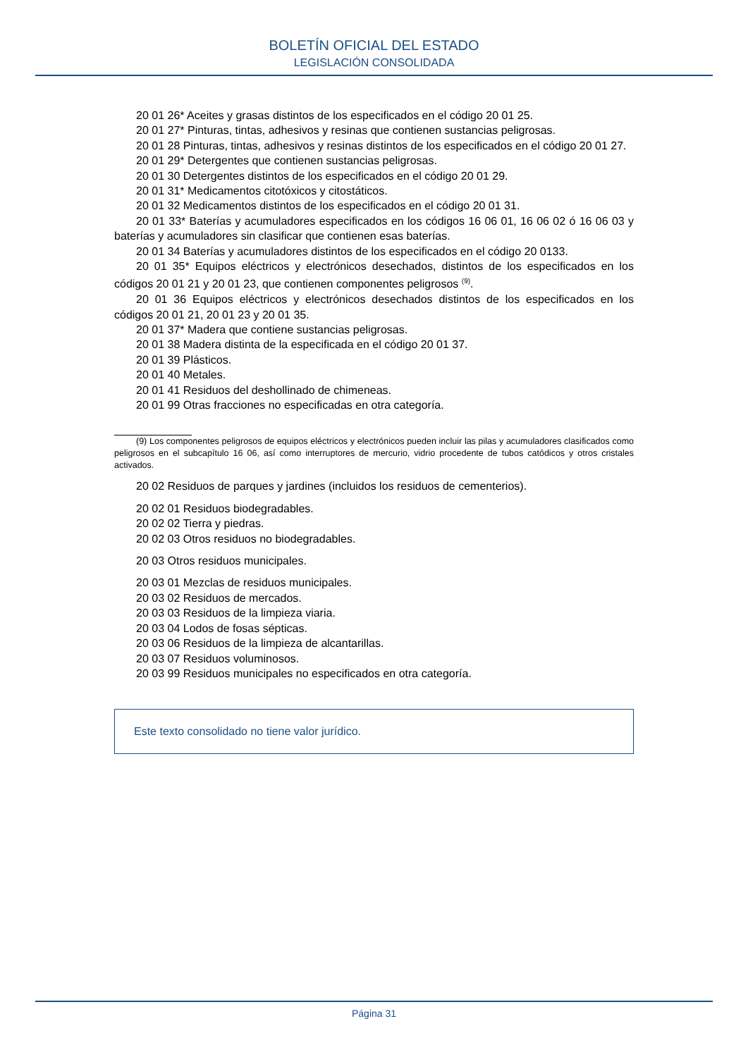BOLETÍN OFICIAL DEL ESTADO
LEGISLACIÓN CONSOLIDADA
20 01 26* Aceites y grasas distintos de los especificados en el código 20 01 25.
20 01 27* Pinturas, tintas, adhesivos y resinas que contienen sustancias peligrosas.
20 01 28 Pinturas, tintas, adhesivos y resinas distintos de los especificados en el código 20 01 27.
20 01 29* Detergentes que contienen sustancias peligrosas.
20 01 30 Detergentes distintos de los especificados en el código 20 01 29.
20 01 31* Medicamentos citotóxicos y citostáticos.
20 01 32 Medicamentos distintos de los especificados en el código 20 01 31.
20 01 33* Baterías y acumuladores especificados en los códigos 16 06 01, 16 06 02 ó 16 06 03 y baterías y acumuladores sin clasificar que contienen esas baterías.
20 01 34 Baterías y acumuladores distintos de los especificados en el código 20 0133.
20 01 35* Equipos eléctricos y electrónicos desechados, distintos de los especificados en los códigos 20 01 21 y 20 01 23, que contienen componentes peligrosos <sup>(9)</sup>.
20 01 36 Equipos eléctricos y electrónicos desechados distintos de los especificados en los códigos 20 01 21, 20 01 23 y 20 01 35.
20 01 37* Madera que contiene sustancias peligrosas.
20 01 38 Madera distinta de la especificada en el código 20 01 37.
20 01 39 Plásticos.
20 01 40 Metales.
20 01 41 Residuos del deshollinado de chimeneas.
20 01 99 Otras fracciones no especificadas en otra categoría.
(9) Los componentes peligrosos de equipos eléctricos y electrónicos pueden incluir las pilas y acumuladores clasificados como peligrosos en el subcapítulo 16 06, así como interruptores de mercurio, vidrio procedente de tubos catódicos y otros cristales activados.
20 02 Residuos de parques y jardines (incluidos los residuos de cementerios).
20 02 01 Residuos biodegradables.
20 02 02 Tierra y piedras.
20 02 03 Otros residuos no biodegradables.
20 03 Otros residuos municipales.
20 03 01 Mezclas de residuos municipales.
20 03 02 Residuos de mercados.
20 03 03 Residuos de la limpieza viaria.
20 03 04 Lodos de fosas sépticas.
20 03 06 Residuos de la limpieza de alcantarillas.
20 03 07 Residuos voluminosos.
20 03 99 Residuos municipales no especificados en otra categoría.
Este texto consolidado no tiene valor jurídico.
Página 31